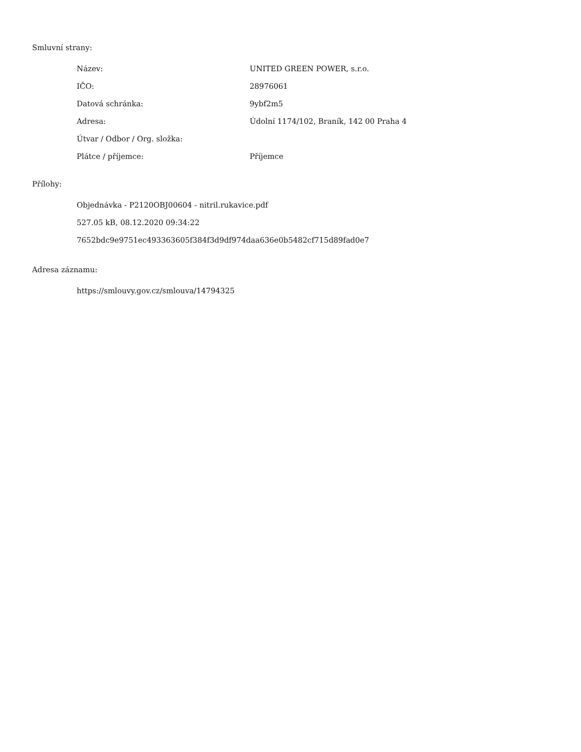Smluvní strany:
| Název: | UNITED GREEN POWER, s.r.o. |
| IČO: | 28976061 |
| Datová schránka: | 9ybf2m5 |
| Adresa: | Údolní 1174/102, Braník, 142 00 Praha 4 |
| Útvar / Odbor / Org. složka: | |
| Plátce / příjemce: | Příjemce |
Přílohy:
Objednávka - P2120OBJ00604 - nitril.rukavice.pdf
527.05 kB, 08.12.2020 09:34:22
7652bdc9e9751ec493363605f384f3d9df974daa636e0b5482cf715d89fad0e7
Adresa záznamu:
https://smlouvy.gov.cz/smlouva/14794325